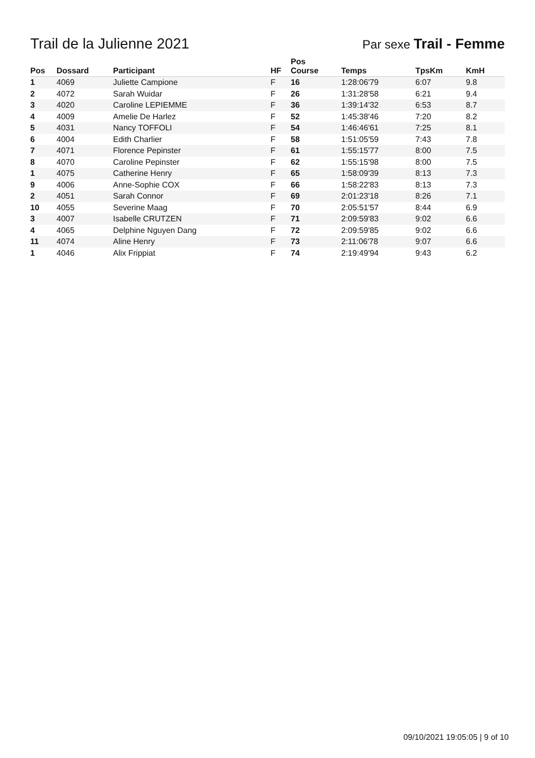Trail de la Julienne 2021
Par sexe Trail - Femme
| Pos | Dossard | Participant | HF | Pos Course | Temps | TpsKm | KmH |
| --- | --- | --- | --- | --- | --- | --- | --- |
| 1 | 4069 | Juliette Campione | F | 16 | 1:28:06'79 | 6:07 | 9.8 |
| 2 | 4072 | Sarah Wuidar | F | 26 | 1:31:28'58 | 6:21 | 9.4 |
| 3 | 4020 | Caroline LEPIEMME | F | 36 | 1:39:14'32 | 6:53 | 8.7 |
| 4 | 4009 | Amelie De Harlez | F | 52 | 1:45:38'46 | 7:20 | 8.2 |
| 5 | 4031 | Nancy TOFFOLI | F | 54 | 1:46:46'61 | 7:25 | 8.1 |
| 6 | 4004 | Edith Charlier | F | 58 | 1:51:05'59 | 7:43 | 7.8 |
| 7 | 4071 | Florence Pepinster | F | 61 | 1:55:15'77 | 8:00 | 7.5 |
| 8 | 4070 | Caroline Pepinster | F | 62 | 1:55:15'98 | 8:00 | 7.5 |
| 1 | 4075 | Catherine Henry | F | 65 | 1:58:09'39 | 8:13 | 7.3 |
| 9 | 4006 | Anne-Sophie COX | F | 66 | 1:58:22'83 | 8:13 | 7.3 |
| 2 | 4051 | Sarah Connor | F | 69 | 2:01:23'18 | 8:26 | 7.1 |
| 10 | 4055 | Severine Maag | F | 70 | 2:05:51'57 | 8:44 | 6.9 |
| 3 | 4007 | Isabelle CRUTZEN | F | 71 | 2:09:59'83 | 9:02 | 6.6 |
| 4 | 4065 | Delphine Nguyen Dang | F | 72 | 2:09:59'85 | 9:02 | 6.6 |
| 11 | 4074 | Aline Henry | F | 73 | 2:11:06'78 | 9:07 | 6.6 |
| 1 | 4046 | Alix Frippiat | F | 74 | 2:19:49'94 | 9:43 | 6.2 |
09/10/2021 19:05:05 | 9 of 10